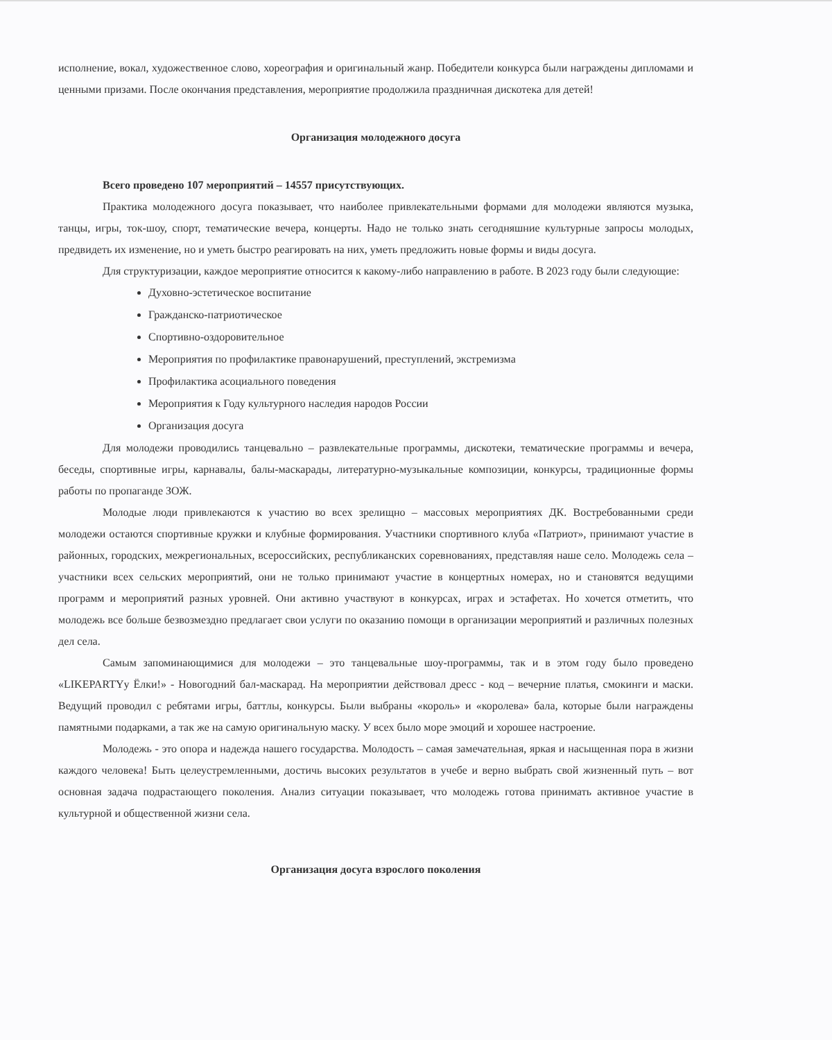исполнение, вокал, художественное слово, хореография и оригинальный жанр. Победители конкурса были награждены дипломами и ценными призами. После окончания представления, мероприятие продолжила праздничная дискотека для детей!
Организация молодежного досуга
Всего проведено 107 мероприятий – 14557 присутствующих.
Практика молодежного досуга показывает, что наиболее привлекательными формами для молодежи являются музыка, танцы, игры, ток-шоу, спорт, тематические вечера, концерты. Надо не только знать сегодняшние культурные запросы молодых, предвидеть их изменение, но и уметь быстро реагировать на них, уметь предложить новые формы и виды досуга.
Для структуризации, каждое мероприятие относится к какому-либо направлению в работе. В 2023 году были следующие:
Духовно-эстетическое воспитание
Гражданско-патриотическое
Спортивно-оздоровительное
Мероприятия по профилактике правонарушений, преступлений, экстремизма
Профилактика асоциального поведения
Мероприятия к Году культурного наследия народов России
Организация досуга
Для молодежи проводились танцевально – развлекательные программы, дискотеки, тематические программы и вечера, беседы, спортивные игры, карнавалы, балы-маскарады, литературно-музыкальные композиции, конкурсы, традиционные формы работы по пропаганде ЗОЖ.
Молодые люди привлекаются к участию во всех зрелищно – массовых мероприятиях ДК. Востребованными среди молодежи остаются спортивные кружки и клубные формирования. Участники спортивного клуба «Патриот», принимают участие в районных, городских, межрегиональных, всероссийских, республиканских соревнованиях, представляя наше село. Молодежь села – участники всех сельских мероприятий, они не только принимают участие в концертных номерах, но и становятся ведущими программ и мероприятий разных уровней. Они активно участвуют в конкурсах, играх и эстафетах. Но хочется отметить, что молодежь все больше безвозмездно предлагает свои услуги по оказанию помощи в организации мероприятий и различных полезных дел села.
Самым запоминающимися для молодежи – это танцевальные шоу-программы, так и в этом году было проведено «LIKEPARTYу Ёлки!» - Новогодний бал-маскарад. На мероприятии действовал дресс - код – вечерние платья, смокинги и маски. Ведущий проводил с ребятами игры, баттлы, конкурсы. Были выбраны «король» и «королева» бала, которые были награждены памятными подарками, а так же на самую оригинальную маску. У всех было море эмоций и хорошее настроение.
Молодежь - это опора и надежда нашего государства. Молодость – самая замечательная, яркая и насыщенная пора в жизни каждого человека! Быть целеустремленными, достичь высоких результатов в учебе и верно выбрать свой жизненный путь – вот основная задача подрастающего поколения. Анализ ситуации показывает, что молодежь готова принимать активное участие в культурной и общественной жизни села.
Организация досуга взрослого поколения